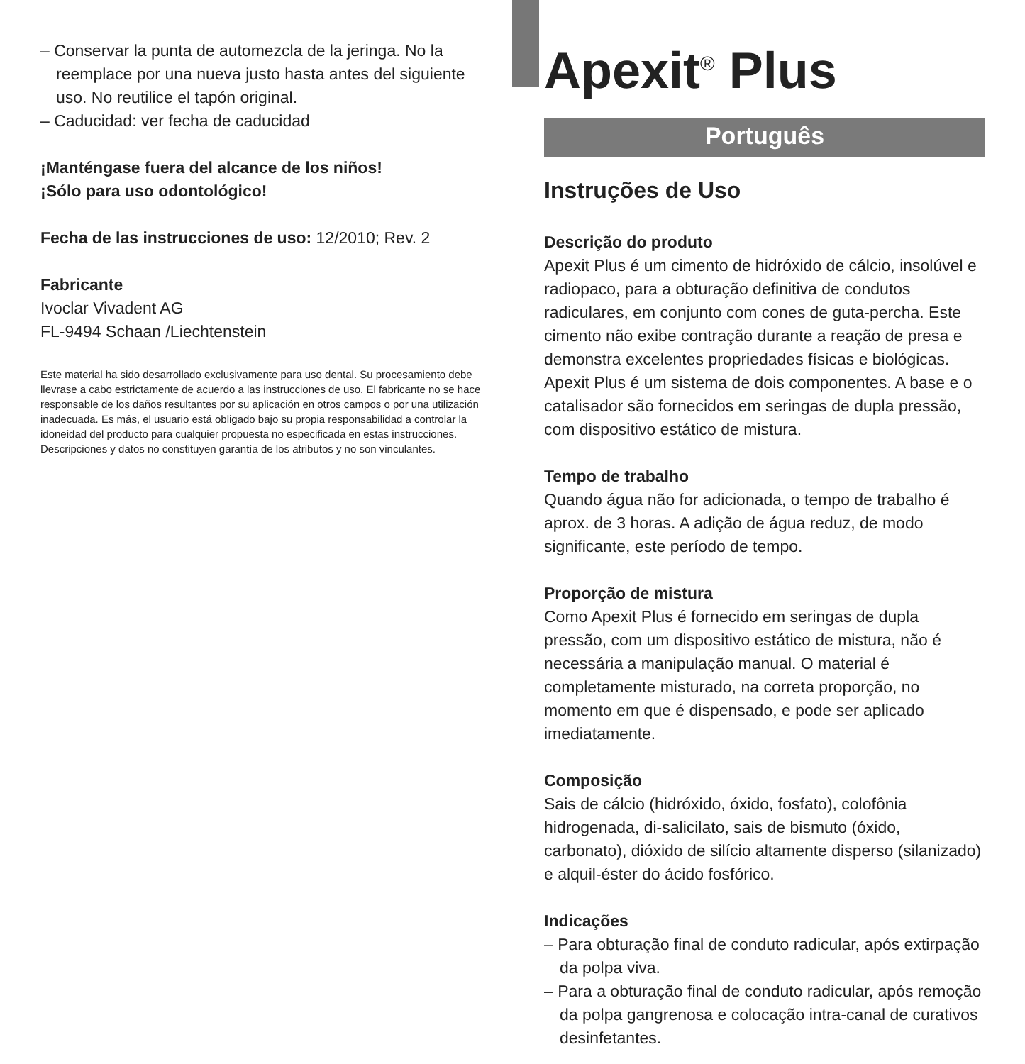– Conservar la punta de automezcla de la jeringa. No la reemplace por una nueva justo hasta antes del siguiente uso. No reutilice el tapón original.
– Caducidad: ver fecha de caducidad
¡Manténgase fuera del alcance de los niños!
¡Sólo para uso odontológico!
Fecha de las instrucciones de uso: 12/2010; Rev. 2
Fabricante
Ivoclar Vivadent AG
FL-9494 Schaan /Liechtenstein
Este material ha sido desarrollado exclusivamente para uso dental. Su procesamiento debe llevrase a cabo estrictamente de acuerdo a las instrucciones de uso. El fabricante no se hace responsable de los daños resultantes por su aplicación en otros campos o por una utilización inadecuada. Es más, el usuario está obligado bajo su propia responsabilidad a controlar la idoneidad del producto para cualquier propuesta no especificada en estas instrucciones. Descripciones y datos no constituyen garantía de los atributos y no son vinculantes.
Apexit<sup>®</sup> Plus
Português
Instruções de Uso
Descrição do produto
Apexit Plus é um cimento de hidróxido de cálcio, insolúvel e radiopaco, para a obturação definitiva de condutos radiculares, em conjunto com cones de guta-percha. Este cimento não exibe contração durante a reação de presa e demonstra excelentes propriedades físicas e biológicas. Apexit Plus é um sistema de dois componentes. A base e o catalisador são fornecidos em seringas de dupla pressão, com dispositivo estático de mistura.
Tempo de trabalho
Quando água não for adicionada, o tempo de trabalho é aprox. de 3 horas. A adição de água reduz, de modo significante, este período de tempo.
Proporção de mistura
Como Apexit Plus é fornecido em seringas de dupla pressão, com um dispositivo estático de mistura, não é necessária a manipulação manual. O material é completamente misturado, na correta proporção, no momento em que é dispensado, e pode ser aplicado imediatamente.
Composição
Sais de cálcio (hidróxido, óxido, fosfato), colofônia hidrogenada, di-salicilato, sais de bismuto (óxido, carbonato), dióxido de silício altamente disperso (silanizado) e alquil-éster do ácido fosfórico.
Indicações
– Para obturação final de conduto radicular, após extirpação da polpa viva.
– Para a obturação final de conduto radicular, após remoção da polpa gangrenosa e colocação intra-canal de curativos desinfetantes.